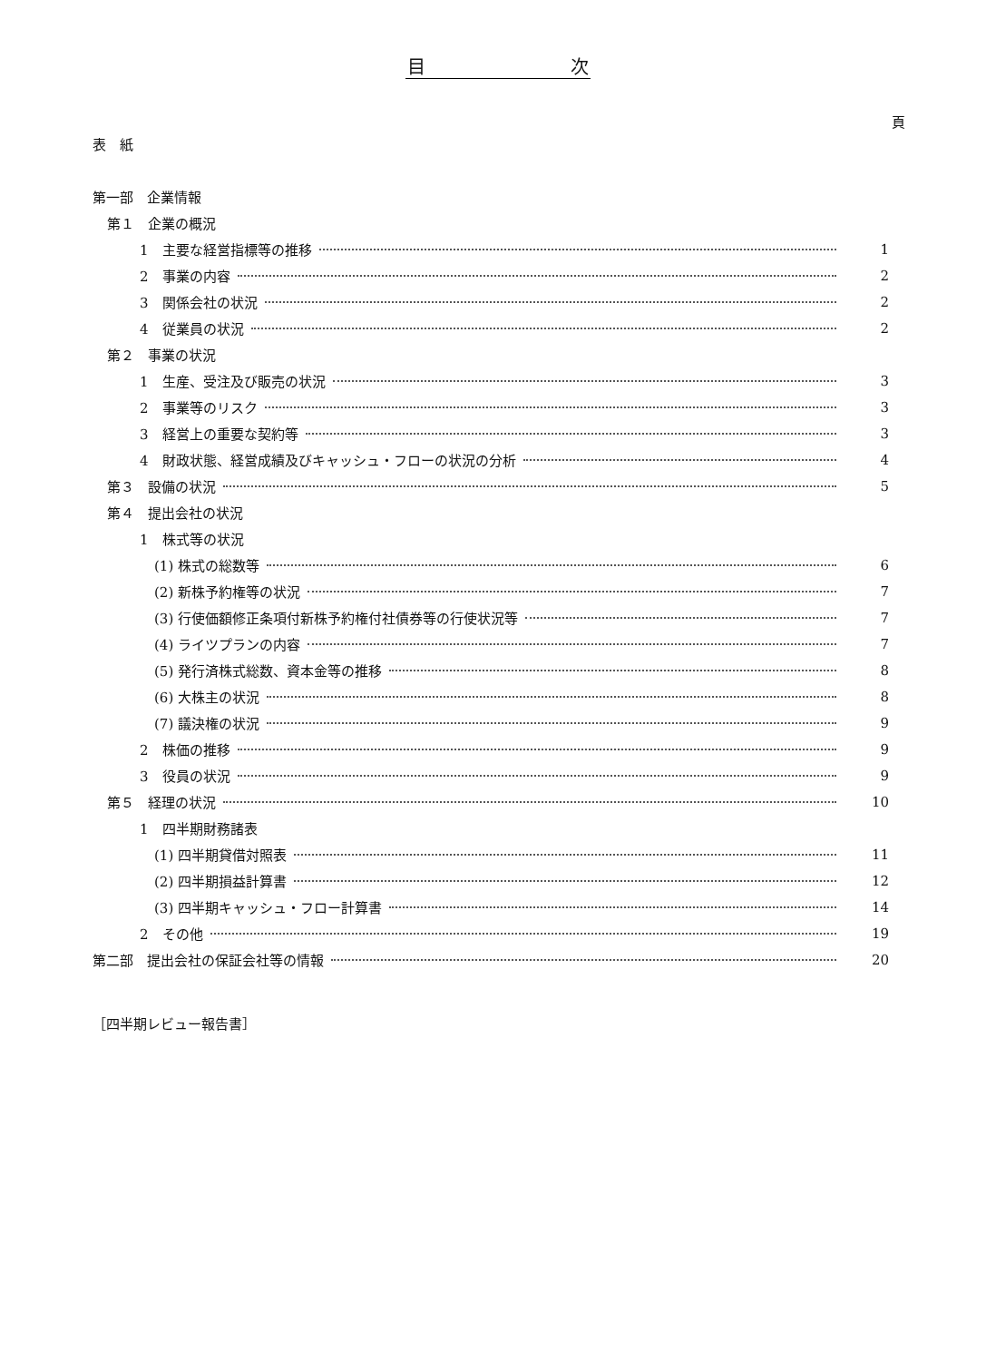目　　　　　　　　次
頁
表　紙
第一部　企業情報
第１　企業の概況
1　主要な経営指標等の推移 1
2　事業の内容 2
3　関係会社の状況 2
4　従業員の状況 2
第２　事業の状況
1　生産、受注及び販売の状況 3
2　事業等のリスク 3
3　経営上の重要な契約等 3
4　財政状態、経営成績及びキャッシュ・フローの状況の分析 4
第３　設備の状況 5
第４　提出会社の状況
1　株式等の状況
(1) 株式の総数等 6
(2) 新株予約権等の状況 7
(3) 行使価額修正条項付新株予約権付社債券等の行使状況等 7
(4) ライツプランの内容 7
(5) 発行済株式総数、資本金等の推移 8
(6) 大株主の状況 8
(7) 議決権の状況 9
2　株価の推移 9
3　役員の状況 9
第５　経理の状況 10
1　四半期財務諸表
(1) 四半期貸借対照表 11
(2) 四半期損益計算書 12
(3) 四半期キャッシュ・フロー計算書 14
2　その他 19
第二部　提出会社の保証会社等の情報 20
［四半期レビュー報告書］